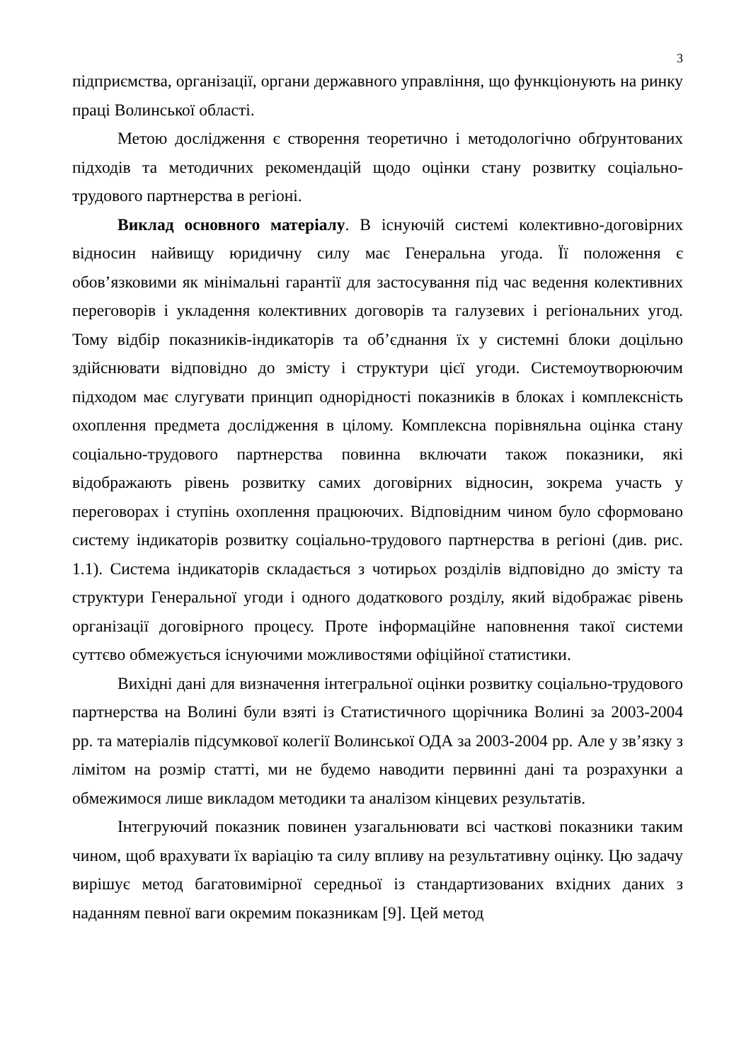3
підприємства, організації, органи державного управління, що функціонують на ринку праці Волинської області.
Метою дослідження є створення теоретично і методологічно обґрунтованих підходів та методичних рекомендацій щодо оцінки стану розвитку соціально-трудового партнерства в регіоні.
Виклад основного матеріалу. В існуючій системі колективно-договірних відносин найвищу юридичну силу має Генеральна угода. Її положення є обов’язковими як мінімальні гарантії для застосування під час ведення колективних переговорів і укладення колективних договорів та галузевих і регіональних угод. Тому відбір показників-індикаторів та об’єднання їх у системні блоки доцільно здійснювати відповідно до змісту і структури цієї угоди. Системоутворюючим підходом має слугувати принцип однорідності показників в блоках і комплексність охоплення предмета дослідження в цілому. Комплексна порівняльна оцінка стану соціально-трудового партнерства повинна включати також показники, які відображають рівень розвитку самих договірних відносин, зокрема участь у переговорах і ступінь охоплення працюючих. Відповідним чином було сформовано систему індикаторів розвитку соціально-трудового партнерства в регіоні (див. рис. 1.1). Система індикаторів складається з чотирьох розділів відповідно до змісту та структури Генеральної угоди і одного додаткового розділу, який відображає рівень організації договірного процесу. Проте інформаційне наповнення такої системи суттєво обмежується існуючими можливостями офіційної статистики.
Вихідні дані для визначення інтегральної оцінки розвитку соціально-трудового партнерства на Волині були взяті із Статистичного щорічника Волині за 2003-2004 рр. та матеріалів підсумкової колегії Волинської ОДА за 2003-2004 рр. Але у зв’язку з лімітом на розмір статті, ми не будемо наводити первинні дані та розрахунки а обмежимося лише викладом методики та аналізом кінцевих результатів.
Інтегруючий показник повинен узагальнювати всі часткові показники таким чином, щоб врахувати їх варіацію та силу впливу на результативну оцінку. Цю задачу вирішує метод багатовимірної середньої із стандартизованих вхідних даних з наданням певної ваги окремим показникам [9]. Цей метод